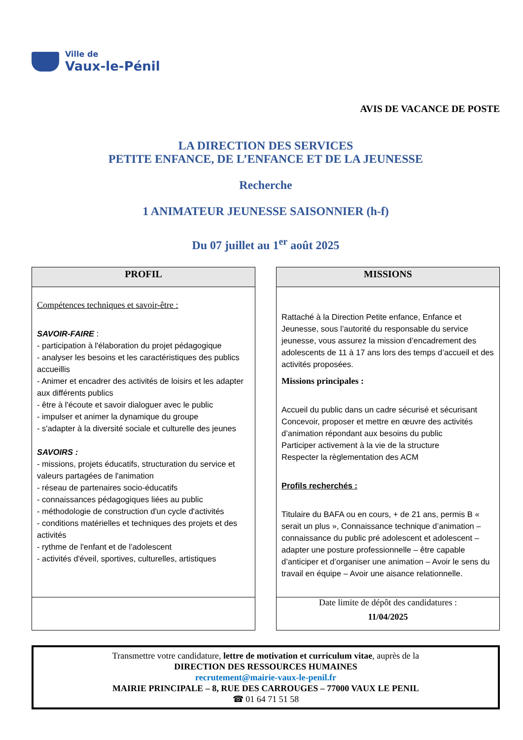Ville de
Vaux-le-Pénil
AVIS DE VACANCE DE POSTE
LA DIRECTION DES SERVICES
PETITE ENFANCE, DE L’ENFANCE ET DE LA JEUNESSE
Recherche
1 ANIMATEUR JEUNESSE SAISONNIER (h-f)
Du 07 juillet au 1<sup>er</sup> août 2025
PROFIL
Compétences techniques et savoir-être :
SAVOIR-FAIRE :
- participation à l'élaboration du projet pédagogique
- analyser les besoins et les caractéristiques des publics accueillis
- Animer et encadrer des activités de loisirs et les adapter aux différents publics
- être à l'écoute et savoir dialoguer avec le public
- impulser et animer la dynamique du groupe
- s'adapter à la diversité sociale et culturelle des jeunes
SAVOIRS :
- missions, projets éducatifs, structuration du service et valeurs partagées de l'animation
- réseau de partenaires socio-éducatifs
- connaissances pédagogiques liées au public
- méthodologie de construction d'un cycle d'activités
- conditions matérielles et techniques des projets et des activités
- rythme de l'enfant et de l'adolescent
- activités d'éveil, sportives, culturelles, artistiques
MISSIONS
Rattaché à la Direction Petite enfance, Enfance et Jeunesse, sous l’autorité du responsable du service jeunesse, vous assurez la mission d’encadrement des adolescents de 11 à 17 ans lors des temps d’accueil et des activités proposées.
Missions principales :
Accueil du public dans un cadre sécurisé et sécurisant
Concevoir, proposer et mettre en œuvre des activités d’animation répondant aux besoins du public
Participer activement à la vie de la structure
Respecter la règlementation des ACM
Profils recherchés :
Titulaire du BAFA ou en cours, + de 21 ans, permis B « serait un plus », Connaissance technique d’animation – connaissance du public pré adolescent et adolescent – adapter une posture professionnelle – être capable d’anticiper et d’organiser une animation – Avoir le sens du travail en équipe – Avoir une aisance relationnelle.
Date limite de dépôt des candidatures :
11/04/2025
Transmettre votre candidature, lettre de motivation et curriculum vitae, auprès de la
DIRECTION DES RESSOURCES HUMAINES
recrutement@mairie-vaux-le-penil.fr
MAIRIE PRINCIPALE – 8, RUE DES CARROUGES – 77000 VAUX LE PENIL
☎ 01 64 71 51 58